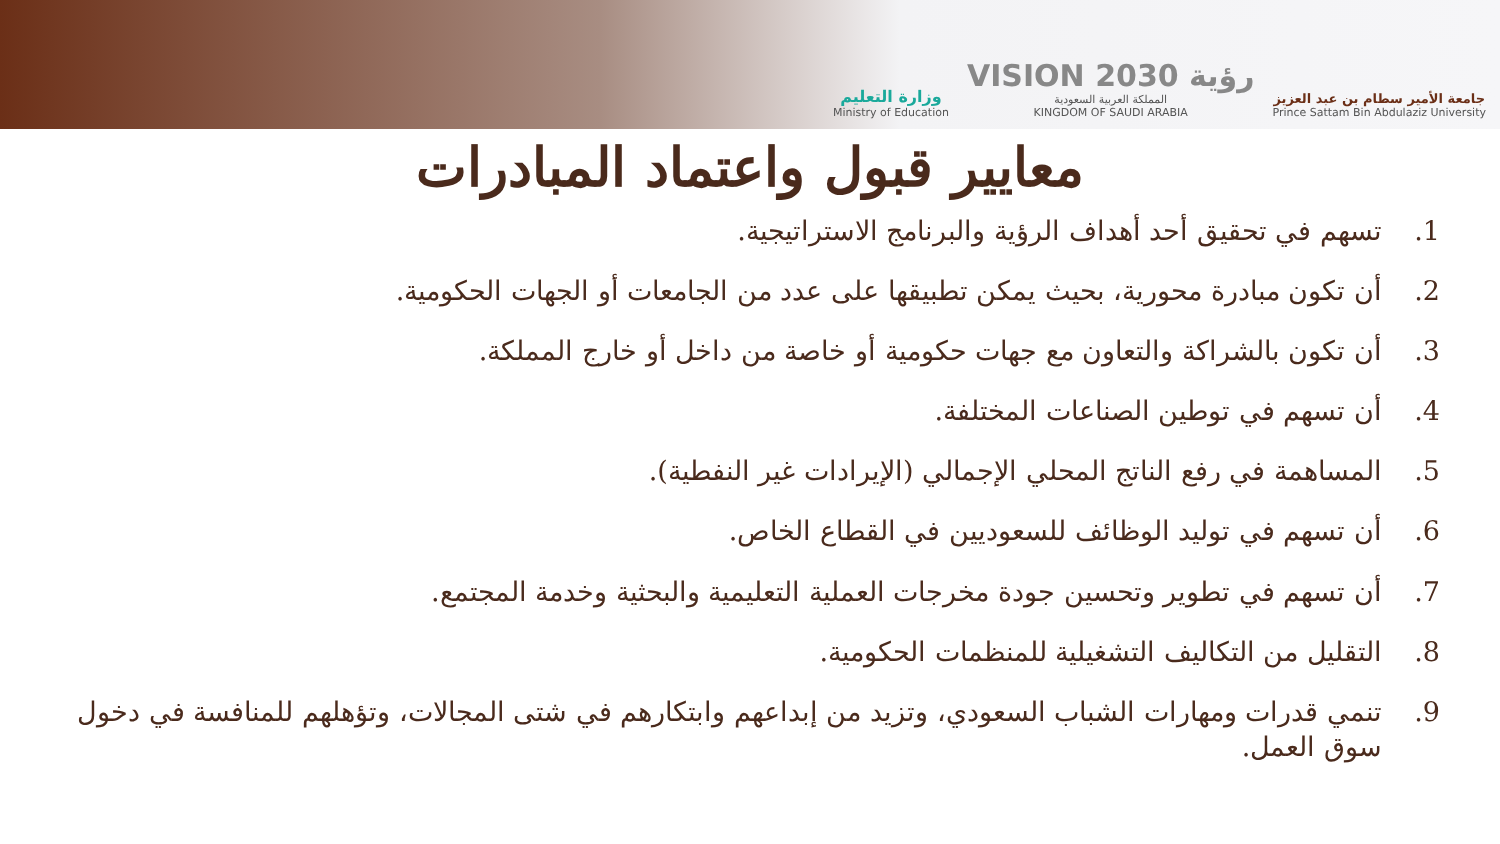وزارة التعليم
Ministry of Education
VISION رؤية 2030
المملكة العربية السعودية
KINGDOM OF SAUDI ARABIA
جامعة الأمير سطام بن عبد العزيز
Prince Sattam Bin Abdulaziz University
معايير قبول واعتماد المبادرات
1. تسهم في تحقيق أحد أهداف الرؤية والبرنامج الاستراتيجية.
2. أن تكون مبادرة محورية، بحيث يمكن تطبيقها على عدد من الجامعات أو الجهات الحكومية.
3. أن تكون بالشراكة والتعاون مع جهات حكومية أو خاصة من داخل أو خارج المملكة.
4. أن تسهم في توطين الصناعات المختلفة.
5. المساهمة في رفع الناتج المحلي الإجمالي (الإيرادات غير النفطية).
6. أن تسهم في توليد الوظائف للسعوديين في القطاع الخاص.
7. أن تسهم في تطوير وتحسين جودة مخرجات العملية التعليمية والبحثية وخدمة المجتمع.
8. التقليل من التكاليف التشغيلية للمنظمات الحكومية.
9. تنمي قدرات ومهارات الشباب السعودي، وتزيد من إبداعهم وابتكارهم في شتى المجالات، وتؤهلهم للمنافسة في دخول سوق العمل.